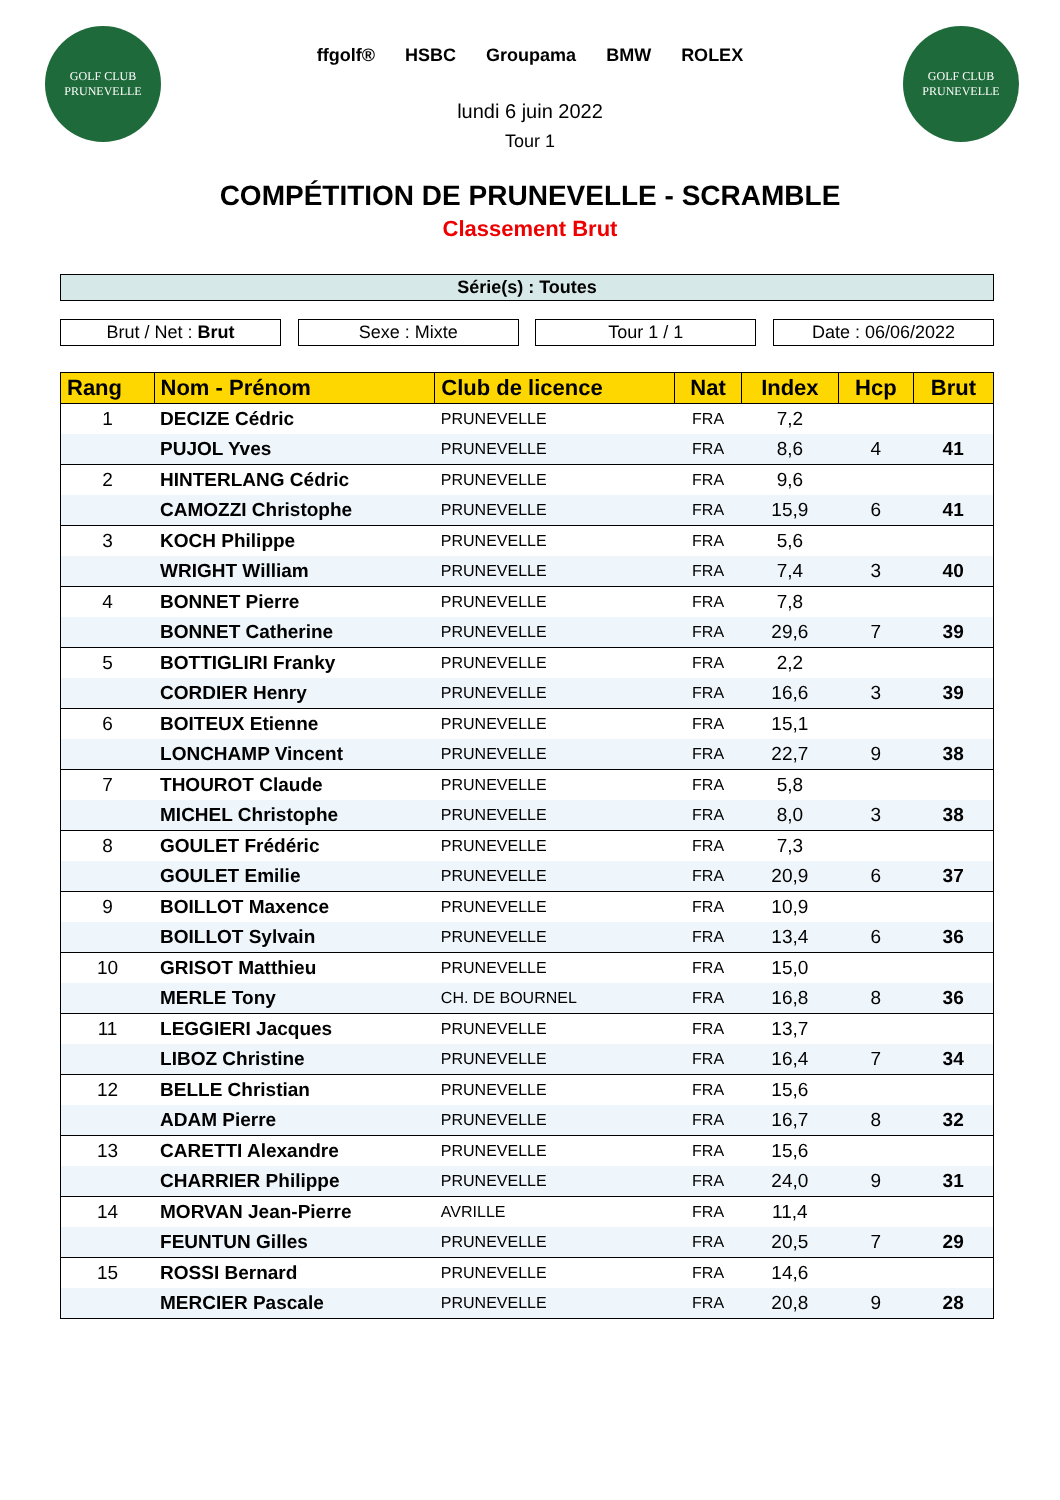GOLF CLUB
PRUNEVELLE
GOLF CLUB
PRUNEVELLE
ffgolf® HSBC Groupama BMW ROLEX
lundi 6 juin 2022
Tour 1
COMPÉTITION DE PRUNEVELLE - SCRAMBLE
Classement Brut
Série(s) : Toutes
Brut / Net : Brut Sexe : Mixte Tour 1 / 1 Date : 06/06/2022
| Rang | Nom - Prénom | Club de licence | Nat | Index | Hcp | Brut |
| --- | --- | --- | --- | --- | --- | --- |
| 1 | DECIZE Cédric | PRUNEVELLE | FRA | 7,2 | | |
| | PUJOL Yves | PRUNEVELLE | FRA | 8,6 | 4 | 41 |
| 2 | HINTERLANG Cédric | PRUNEVELLE | FRA | 9,6 | | |
| | CAMOZZI Christophe | PRUNEVELLE | FRA | 15,9 | 6 | 41 |
| 3 | KOCH Philippe | PRUNEVELLE | FRA | 5,6 | | |
| | WRIGHT William | PRUNEVELLE | FRA | 7,4 | 3 | 40 |
| 4 | BONNET Pierre | PRUNEVELLE | FRA | 7,8 | | |
| | BONNET Catherine | PRUNEVELLE | FRA | 29,6 | 7 | 39 |
| 5 | BOTTIGLIRI Franky | PRUNEVELLE | FRA | 2,2 | | |
| | CORDIER Henry | PRUNEVELLE | FRA | 16,6 | 3 | 39 |
| 6 | BOITEUX Etienne | PRUNEVELLE | FRA | 15,1 | | |
| | LONCHAMP Vincent | PRUNEVELLE | FRA | 22,7 | 9 | 38 |
| 7 | THOUROT Claude | PRUNEVELLE | FRA | 5,8 | | |
| | MICHEL Christophe | PRUNEVELLE | FRA | 8,0 | 3 | 38 |
| 8 | GOULET Frédéric | PRUNEVELLE | FRA | 7,3 | | |
| | GOULET Emilie | PRUNEVELLE | FRA | 20,9 | 6 | 37 |
| 9 | BOILLOT Maxence | PRUNEVELLE | FRA | 10,9 | | |
| | BOILLOT Sylvain | PRUNEVELLE | FRA | 13,4 | 6 | 36 |
| 10 | GRISOT Matthieu | PRUNEVELLE | FRA | 15,0 | | |
| | MERLE Tony | CH. DE BOURNEL | FRA | 16,8 | 8 | 36 |
| 11 | LEGGIERI Jacques | PRUNEVELLE | FRA | 13,7 | | |
| | LIBOZ Christine | PRUNEVELLE | FRA | 16,4 | 7 | 34 |
| 12 | BELLE Christian | PRUNEVELLE | FRA | 15,6 | | |
| | ADAM Pierre | PRUNEVELLE | FRA | 16,7 | 8 | 32 |
| 13 | CARETTI Alexandre | PRUNEVELLE | FRA | 15,6 | | |
| | CHARRIER Philippe | PRUNEVELLE | FRA | 24,0 | 9 | 31 |
| 14 | MORVAN Jean-Pierre | AVRILLE | FRA | 11,4 | | |
| | FEUNTUN Gilles | PRUNEVELLE | FRA | 20,5 | 7 | 29 |
| 15 | ROSSI Bernard | PRUNEVELLE | FRA | 14,6 | | |
| | MERCIER Pascale | PRUNEVELLE | FRA | 20,8 | 9 | 28 |